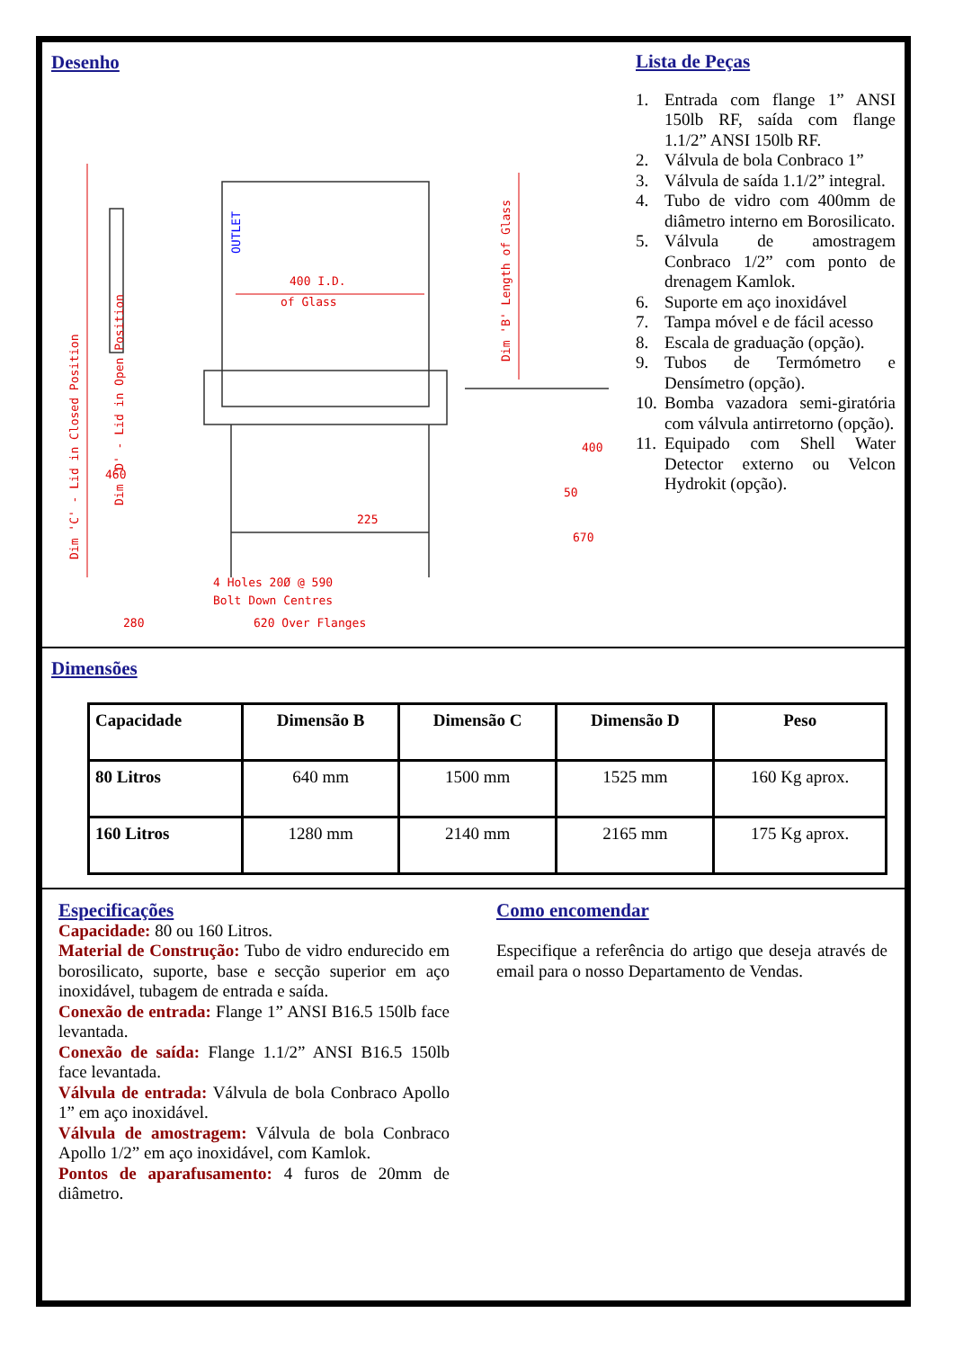Desenho
400 I.D.
of Glass
4 Holes 20Ø @ 590
Bolt Down Centres
280
620 Over Flanges
400
50
460
225
670
Dim 'C' - Lid in Closed Position
Dim 'D' - Lid in Open Position
Dim 'B' Length of Glass
OUTLET
Lista de Peças
1. Entrada com flange 1” ANSI 150lb RF, saída com flange 1.1/2” ANSI 150lb RF.
2. Válvula de bola Conbraco 1”
3. Válvula de saída 1.1/2” integral.
4. Tubo de vidro com 400mm de diâmetro interno em Borosilicato.
5. Válvula de amostragem Conbraco 1/2” com ponto de drenagem Kamlok.
6. Suporte em aço inoxidável
7. Tampa móvel e de fácil acesso
8. Escala de graduação (opção).
9. Tubos de Termómetro e Densímetro (opção).
10. Bomba vazadora semi-giratória com válvula antirretorno (opção).
11. Equipado com Shell Water Detector externo ou Velcon Hydrokit (opção).
Dimensões
| Capacidade | Dimensão B | Dimensão C | Dimensão D | Peso |
| --- | --- | --- | --- | --- |
| 80 Litros | 640 mm | 1500 mm | 1525 mm | 160 Kg aprox. |
| 160 Litros | 1280 mm | 2140 mm | 2165 mm | 175 Kg aprox. |
Especificações
Capacidade: 80 ou 160 Litros.
Material de Construção: Tubo de vidro endurecido em borosilicato, suporte, base e secção superior em aço inoxidável, tubagem de entrada e saída.
Conexão de entrada: Flange 1” ANSI B16.5 150lb face levantada.
Conexão de saída: Flange 1.1/2” ANSI B16.5 150lb face levantada.
Válvula de entrada: Válvula de bola Conbraco Apollo 1” em aço inoxidável.
Válvula de amostragem: Válvula de bola Conbraco Apollo 1/2” em aço inoxidável, com Kamlok.
Pontos de aparafusamento: 4 furos de 20mm de diâmetro.
Como encomendar
Especifique a referência do artigo que deseja através de email para o nosso Departamento de Vendas.